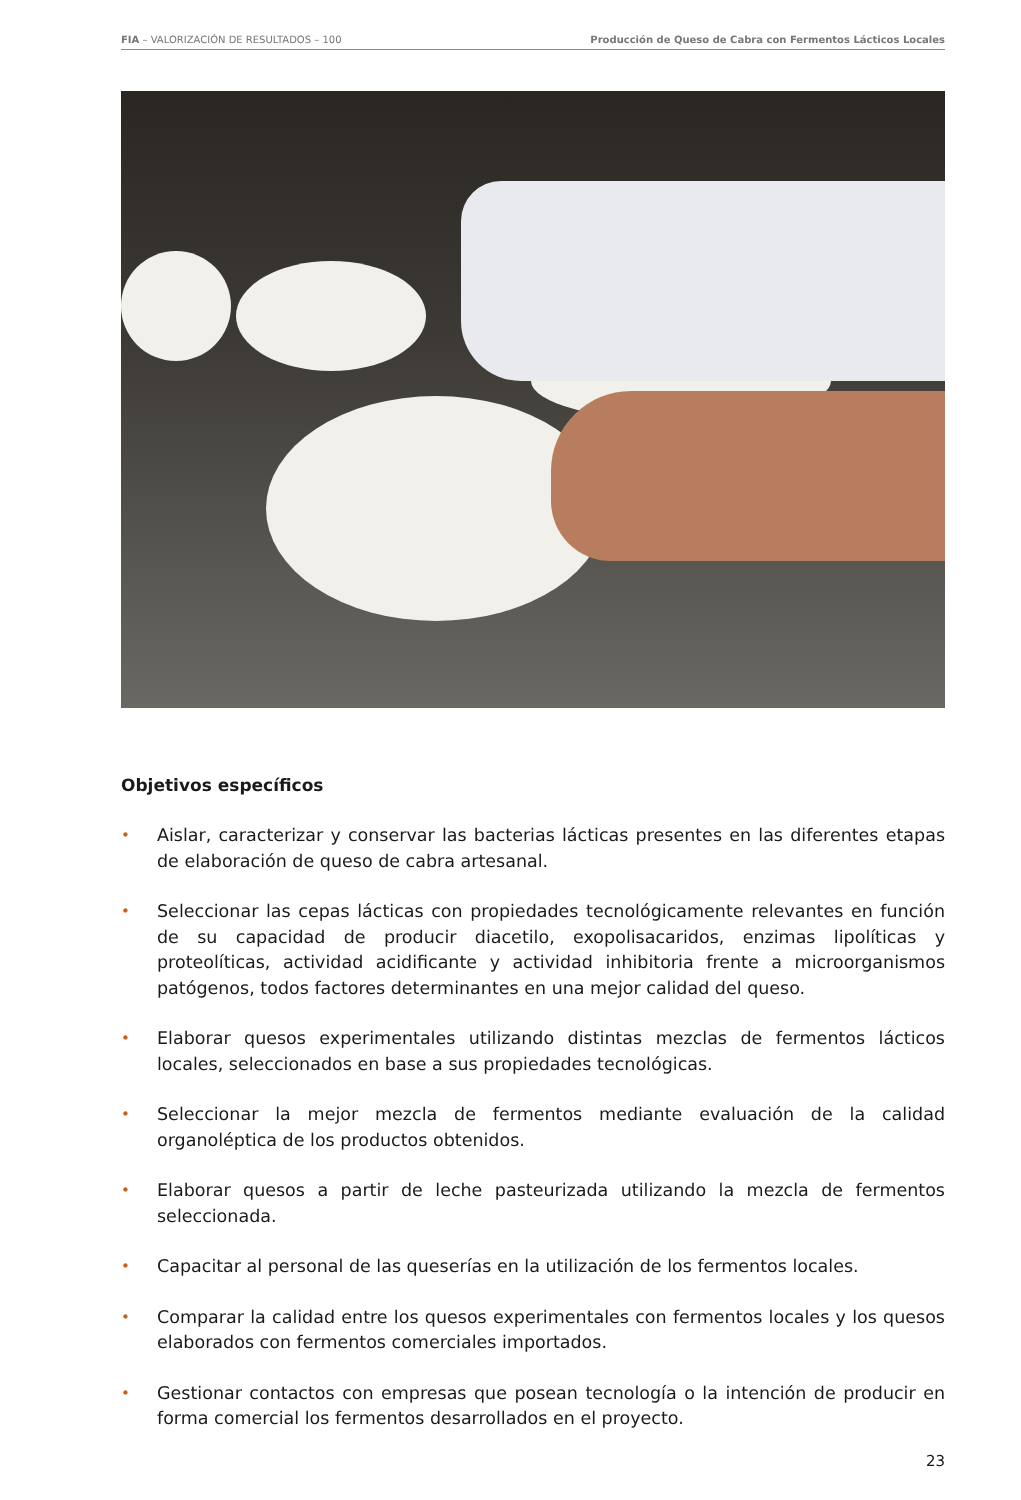FIA – VALORIZACIÓN DE RESULTADOS – 100 Producción de Queso de Cabra con Fermentos Lácticos Locales
Objetivos específicos
• Aislar, caracterizar y conservar las bacterias lácticas presentes en las diferentes etapas de elaboración de queso de cabra artesanal.
• Seleccionar las cepas lácticas con propiedades tecnológicamente relevantes en función de su capacidad de producir diacetilo, exopolisacaridos, enzimas lipolíticas y proteolíticas, actividad acidificante y actividad inhibitoria frente a microorganismos patógenos, todos factores determinantes en una mejor calidad del queso.
• Elaborar quesos experimentales utilizando distintas mezclas de fermentos lácticos locales, seleccionados en base a sus propiedades tecnológicas.
• Seleccionar la mejor mezcla de fermentos mediante evaluación de la calidad organoléptica de los productos obtenidos.
• Elaborar quesos a partir de leche pasteurizada utilizando la mezcla de fermentos seleccionada.
• Capacitar al personal de las queserías en la utilización de los fermentos locales.
• Comparar la calidad entre los quesos experimentales con fermentos locales y los quesos elaborados con fermentos comerciales importados.
• Gestionar contactos con empresas que posean tecnología o la intención de producir en forma comercial los fermentos desarrollados en el proyecto.
23